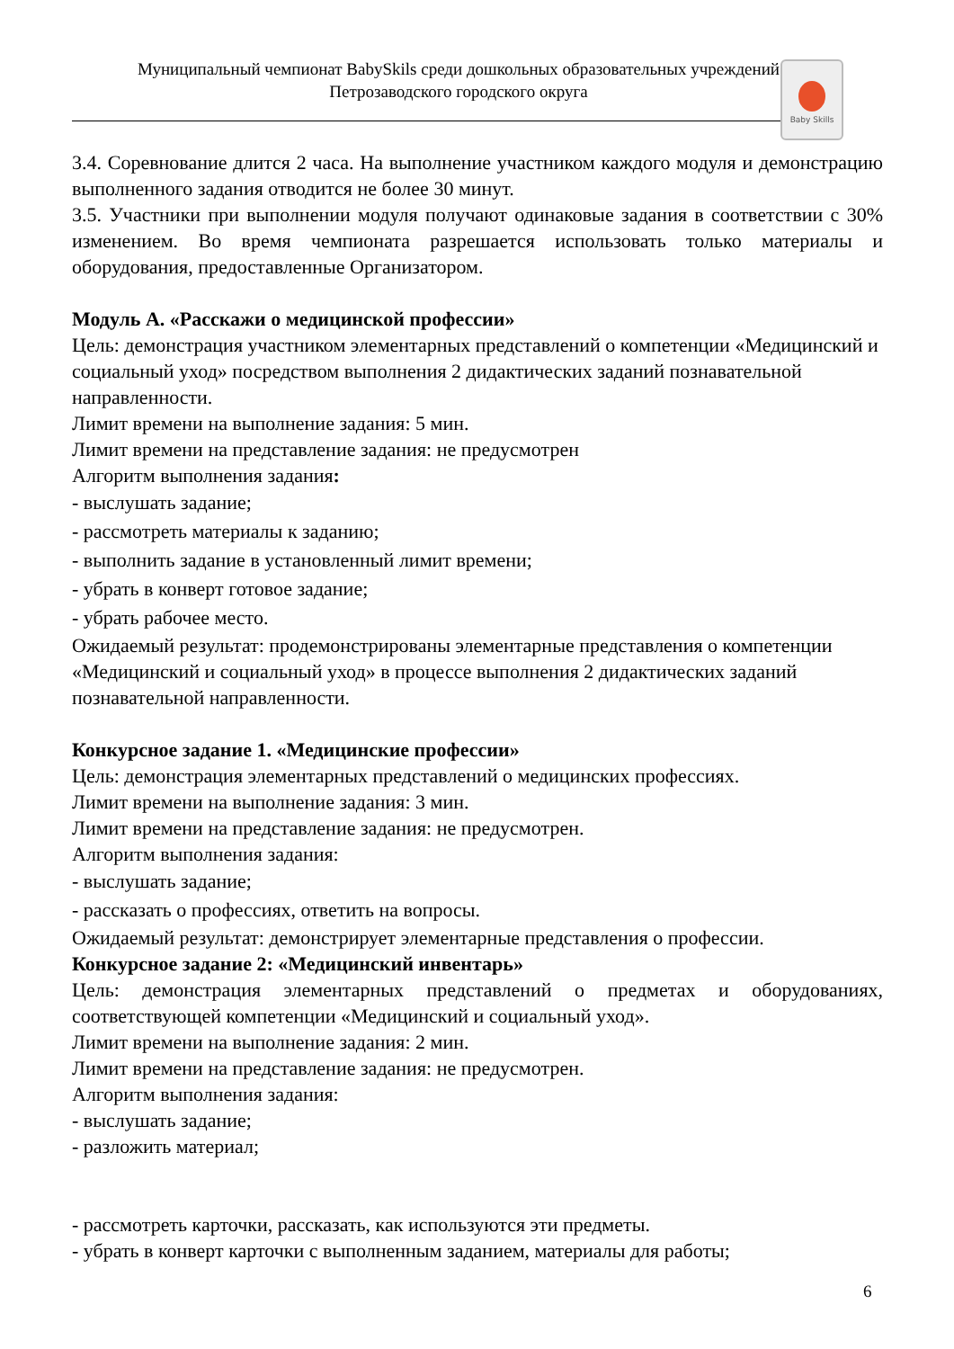Муниципальный чемпионат BabySkils среди дошкольных образовательных учреждений
Петрозаводского городского округа
Baby Skills
3.4. Соревнование длится 2 часа. На выполнение участником каждого модуля и демонстрацию выполненного задания отводится не более 30 минут.
3.5. Участники при выполнении модуля получают одинаковые задания в соответствии с 30% изменением. Во время чемпионата разрешается использовать только материалы и оборудования, предоставленные Организатором.
Модуль А. «Расскажи о медицинской профессии»
Цель: демонстрация участником элементарных представлений о компетенции «Медицинский и социальный уход» посредством выполнения 2 дидактических заданий познавательной направленности.
Лимит времени на выполнение задания: 5 мин.
Лимит времени на представление задания: не предусмотрен
Алгоритм выполнения задания:
- выслушать задание;
- рассмотреть материалы к заданию;
- выполнить задание в установленный лимит времени;
- убрать в конверт готовое задание;
- убрать рабочее место.
Ожидаемый результат: продемонстрированы элементарные представления о компетенции «Медицинский и социальный уход» в процессе выполнения 2 дидактических заданий познавательной направленности.
Конкурсное задание 1. «Медицинские профессии»
Цель: демонстрация элементарных представлений о медицинских профессиях.
Лимит времени на выполнение задания: 3 мин.
Лимит времени на представление задания: не предусмотрен.
Алгоритм выполнения задания:
- выслушать задание;
- рассказать о профессиях, ответить на вопросы.
Ожидаемый результат: демонстрирует элементарные представления о профессии.
Конкурсное задание 2: «Медицинский инвентарь»
Цель: демонстрация элементарных представлений о предметах и оборудованиях, соответствующей компетенции «Медицинский и социальный уход».
Лимит времени на выполнение задания: 2 мин.
Лимит времени на представление задания: не предусмотрен.
Алгоритм выполнения задания:
- выслушать задание;
- разложить материал;
- рассмотреть карточки, рассказать, как используются эти предметы.
- убрать в конверт карточки с выполненным заданием, материалы для работы;
6